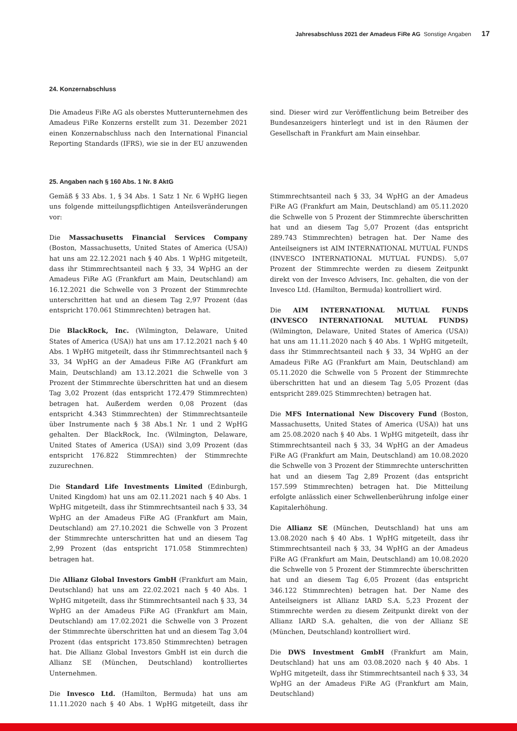Jahresabschluss 2021 der Amadeus FiRe AG Sonstige Angaben 17
24. Konzernabschluss
Die Amadeus FiRe AG als oberstes Mutterunternehmen des Amadeus FiRe Konzerns erstellt zum 31. Dezember 2021 einen Konzernabschluss nach den International Financial Reporting Standards (IFRS), wie sie in der EU anzuwenden sind. Dieser wird zur Veröffentlichung beim Betreiber des Bundesanzeigers hinterlegt und ist in den Räumen der Gesellschaft in Frankfurt am Main einsehbar.
25. Angaben nach § 160 Abs. 1 Nr. 8 AktG
Gemäß § 33 Abs. 1, § 34 Abs. 1 Satz 1 Nr. 6 WpHG liegen uns folgende mitteilungspflichtigen Anteilsveränderungen vor:
Die Massachusetts Financial Services Company (Boston, Massachusetts, United States of America (USA)) hat uns am 22.12.2021 nach § 40 Abs. 1 WpHG mitgeteilt, dass ihr Stimmrechtsanteil nach § 33, 34 WpHG an der Amadeus FiRe AG (Frankfurt am Main, Deutschland) am 16.12.2021 die Schwelle von 3 Prozent der Stimmrechte unterschritten hat und an diesem Tag 2,97 Prozent (das entspricht 170.061 Stimmrechten) betragen hat.
Die BlackRock, Inc. (Wilmington, Delaware, United States of America (USA)) hat uns am 17.12.2021 nach § 40 Abs. 1 WpHG mitgeteilt, dass ihr Stimmrechtsanteil nach § 33, 34 WpHG an der Amadeus FiRe AG (Frankfurt am Main, Deutschland) am 13.12.2021 die Schwelle von 3 Prozent der Stimmrechte überschritten hat und an diesem Tag 3,02 Prozent (das entspricht 172.479 Stimmrechten) betragen hat. Außerdem werden 0,08 Prozent (das entspricht 4.343 Stimmrechten) der Stimmrechtsanteile über Instrumente nach § 38 Abs.1 Nr. 1 und 2 WpHG gehalten. Der BlackRock, Inc. (Wilmington, Delaware, United States of America (USA)) sind 3,09 Prozent (das entspricht 176.822 Stimmrechten) der Stimmrechte zuzurechnen.
Die Standard Life Investments Limited (Edinburgh, United Kingdom) hat uns am 02.11.2021 nach § 40 Abs. 1 WpHG mitgeteilt, dass ihr Stimmrechtsanteil nach § 33, 34 WpHG an der Amadeus FiRe AG (Frankfurt am Main, Deutschland) am 27.10.2021 die Schwelle von 3 Prozent der Stimmrechte unterschritten hat und an diesem Tag 2,99 Prozent (das entspricht 171.058 Stimmrechten) betragen hat.
Die Allianz Global Investors GmbH (Frankfurt am Main, Deutschland) hat uns am 22.02.2021 nach § 40 Abs. 1 WpHG mitgeteilt, dass ihr Stimmrechtsanteil nach § 33, 34 WpHG an der Amadeus FiRe AG (Frankfurt am Main, Deutschland) am 17.02.2021 die Schwelle von 3 Prozent der Stimmrechte überschritten hat und an diesem Tag 3,04 Prozent (das entspricht 173.850 Stimmrechten) betragen hat. Die Allianz Global Investors GmbH ist ein durch die Allianz SE (München, Deutschland) kontrolliertes Unternehmen.
Die Invesco Ltd. (Hamilton, Bermuda) hat uns am 11.11.2020 nach § 40 Abs. 1 WpHG mitgeteilt, dass ihr Stimmrechtsanteil nach § 33, 34 WpHG an der Amadeus FiRe AG (Frankfurt am Main, Deutschland) am 05.11.2020 die Schwelle von 5 Prozent der Stimmrechte überschritten hat und an diesem Tag 5,07 Prozent (das entspricht 289.743 Stimmrechten) betragen hat. Der Name des Anteilseigners ist AIM INTERNATIONAL MUTUAL FUNDS (INVESCO INTERNATIONAL MUTUAL FUNDS). 5,07 Prozent der Stimmrechte werden zu diesem Zeitpunkt direkt von der Invesco Advisers, Inc. gehalten, die von der Invesco Ltd. (Hamilton, Bermuda) kontrolliert wird.
Die AIM INTERNATIONAL MUTUAL FUNDS (INVESCO INTERNATIONAL MUTUAL FUNDS) (Wilmington, Delaware, United States of America (USA)) hat uns am 11.11.2020 nach § 40 Abs. 1 WpHG mitgeteilt, dass ihr Stimmrechtsanteil nach § 33, 34 WpHG an der Amadeus FiRe AG (Frankfurt am Main, Deutschland) am 05.11.2020 die Schwelle von 5 Prozent der Stimmrechte überschritten hat und an diesem Tag 5,05 Prozent (das entspricht 289.025 Stimmrechten) betragen hat.
Die MFS International New Discovery Fund (Boston, Massachusetts, United States of America (USA)) hat uns am 25.08.2020 nach § 40 Abs. 1 WpHG mitgeteilt, dass ihr Stimmrechtsanteil nach § 33, 34 WpHG an der Amadeus FiRe AG (Frankfurt am Main, Deutschland) am 10.08.2020 die Schwelle von 3 Prozent der Stimmrechte unterschritten hat und an diesem Tag 2,89 Prozent (das entspricht 157.599 Stimmrechten) betragen hat. Die Mitteilung erfolgte anlässlich einer Schwellenberührung infolge einer Kapitalerhöhung.
Die Allianz SE (München, Deutschland) hat uns am 13.08.2020 nach § 40 Abs. 1 WpHG mitgeteilt, dass ihr Stimmrechtsanteil nach § 33, 34 WpHG an der Amadeus FiRe AG (Frankfurt am Main, Deutschland) am 10.08.2020 die Schwelle von 5 Prozent der Stimmrechte überschritten hat und an diesem Tag 6,05 Prozent (das entspricht 346.122 Stimmrechten) betragen hat. Der Name des Anteilseigners ist Allianz IARD S.A. 5,23 Prozent der Stimmrechte werden zu diesem Zeitpunkt direkt von der Allianz IARD S.A. gehalten, die von der Allianz SE (München, Deutschland) kontrolliert wird.
Die DWS Investment GmbH (Frankfurt am Main, Deutschland) hat uns am 03.08.2020 nach § 40 Abs. 1 WpHG mitgeteilt, dass ihr Stimmrechtsanteil nach § 33, 34 WpHG an der Amadeus FiRe AG (Frankfurt am Main, Deutschland)